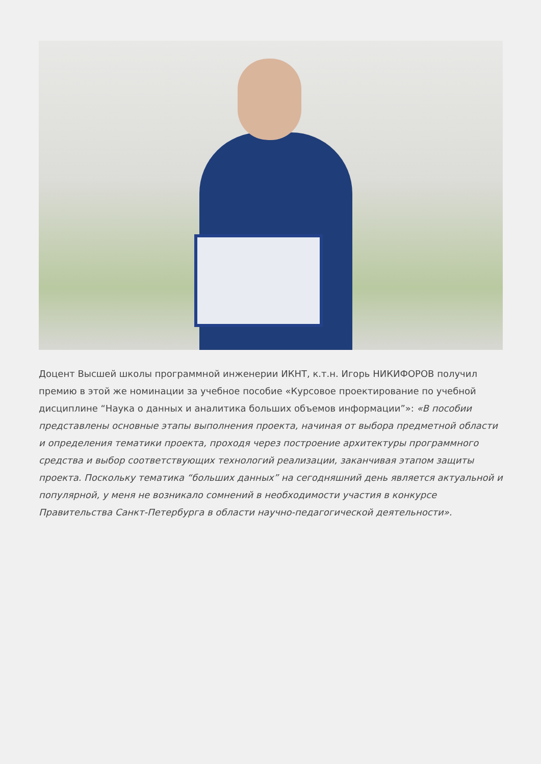Доцент Высшей школы программной инженерии ИКНТ, к.т.н. Игорь НИКИФОРОВ получил премию в этой же номинации за учебное пособие «Курсовое проектирование по учебной дисциплине “Наука о данных и аналитика больших объемов информации”»: «В пособии представлены основные этапы выполнения проекта, начиная от выбора предметной области и определения тематики проекта, проходя через построение архитектуры программного средства и выбор соответствующих технологий реализации, заканчивая этапом защиты проекта. Поскольку тематика “больших данных” на сегодняшний день является актуальной и популярной, у меня не возникало сомнений в необходимости участия в конкурсе Правительства Санкт-Петербурга в области научно-педагогической деятельности».